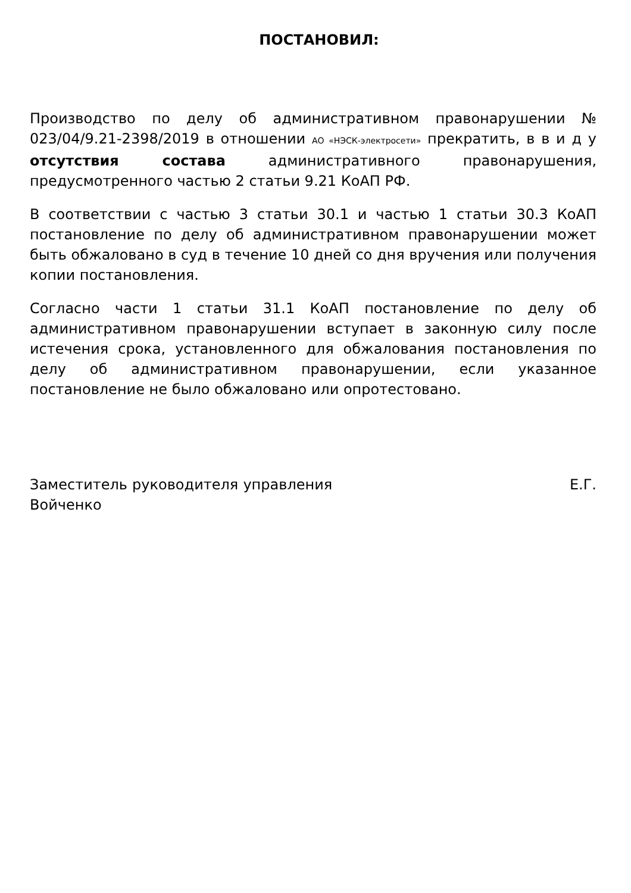ПОСТАНОВИЛ:
Производство по делу об административном правонарушении № 023/04/9.21-2398/2019 в отношении АО «НЭСК-электросети» прекратить, в в и д у отсутствия состава административного правонарушения, предусмотренного частью 2 статьи 9.21 КоАП РФ.
В соответствии с частью 3 статьи 30.1 и частью 1 статьи 30.3 КоАП постановление по делу об административном правонарушении может быть обжаловано в суд в течение 10 дней со дня вручения или получения копии постановления.
Согласно части 1 статьи 31.1 КоАП постановление по делу об административном правонарушении вступает в законную силу после истечения срока, установленного для обжалования постановления по делу об административном правонарушении, если указанное постановление не было обжаловано или опротестовано.
Заместитель руководителя управления Е.Г. Войченко